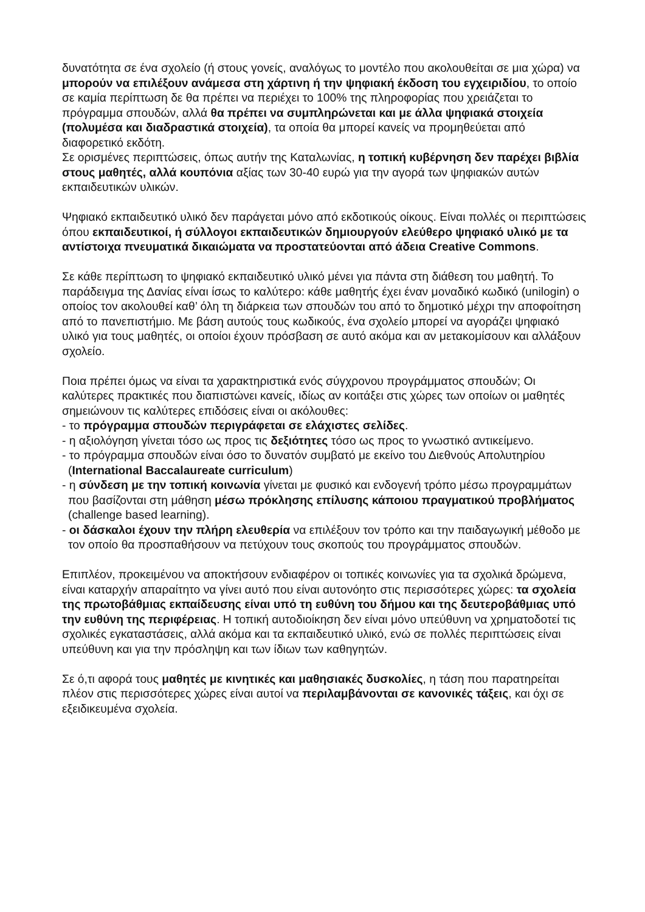δυνατότητα σε ένα σχολείο (ή στους γονείς, αναλόγως το μοντέλο που ακολουθείται σε μια χώρα) να μπορούν να επιλέξουν ανάμεσα στη χάρτινη ή την ψηφιακή έκδοση του εγχειριδίου, το οποίο σε καμία περίπτωση δε θα πρέπει να περιέχει το 100% της πληροφορίας που χρειάζεται το πρόγραμμα σπουδών, αλλά θα πρέπει να συμπληρώνεται και με άλλα ψηφιακά στοιχεία (πολυμέσα και διαδραστικά στοιχεία), τα οποία θα μπορεί κανείς να προμηθεύεται από διαφορετικό εκδότη.
Σε ορισμένες περιπτώσεις, όπως αυτήν της Καταλωνίας, η τοπική κυβέρνηση δεν παρέχει βιβλία στους μαθητές, αλλά κουπόνια αξίας των 30-40 ευρώ για την αγορά των ψηφιακών αυτών εκπαιδευτικών υλικών.
Ψηφιακό εκπαιδευτικό υλικό δεν παράγεται μόνο από εκδοτικούς οίκους. Είναι πολλές οι περιπτώσεις όπου εκπαιδευτικοί, ή σύλλογοι εκπαιδευτικών δημιουργούν ελεύθερο ψηφιακό υλικό με τα αντίστοιχα πνευματικά δικαιώματα να προστατεύονται από άδεια Creative Commons.
Σε κάθε περίπτωση το ψηφιακό εκπαιδευτικό υλικό μένει για πάντα στη διάθεση του μαθητή. Το παράδειγμα της Δανίας είναι ίσως το καλύτερο: κάθε μαθητής έχει έναν μοναδικό κωδικό (unilogin) ο οποίος τον ακολουθεί καθ’ όλη τη διάρκεια των σπουδών του από το δημοτικό μέχρι την αποφοίτηση από το πανεπιστήμιο. Με βάση αυτούς τους κωδικούς, ένα σχολείο μπορεί να αγοράζει ψηφιακό υλικό για τους μαθητές, οι οποίοι έχουν πρόσβαση σε αυτό ακόμα και αν μετακομίσουν και αλλάξουν σχολείο.
Ποια πρέπει όμως να είναι τα χαρακτηριστικά ενός σύγχρονου προγράμματος σπουδών; Οι καλύτερες πρακτικές που διαπιστώνει κανείς, ιδίως αν κοιτάξει στις χώρες των οποίων οι μαθητές σημειώνουν τις καλύτερες επιδόσεις είναι οι ακόλουθες:
- το πρόγραμμα σπουδών περιγράφεται σε ελάχιστες σελίδες.
- η αξιολόγηση γίνεται τόσο ως προς τις δεξιότητες τόσο ως προς το γνωστικό αντικείμενο.
- το πρόγραμμα σπουδών είναι όσο το δυνατόν συμβατό με εκείνο του Διεθνούς Απολυτηρίου (International Baccalaureate curriculum)
- η σύνδεση με την τοπική κοινωνία γίνεται με φυσικό και ενδογενή τρόπο μέσω προγραμμάτων που βασίζονται στη μάθηση μέσω πρόκλησης επίλυσης κάποιου πραγματικού προβλήματος (challenge based learning).
- οι δάσκαλοι έχουν την πλήρη ελευθερία να επιλέξουν τον τρόπο και την παιδαγωγική μέθοδο με τον οποίο θα προσπαθήσουν να πετύχουν τους σκοπούς του προγράμματος σπουδών.
Επιπλέον, προκειμένου να αποκτήσουν ενδιαφέρον οι τοπικές κοινωνίες για τα σχολικά δρώμενα, είναι καταρχήν απαραίτητο να γίνει αυτό που είναι αυτονόητο στις περισσότερες χώρες: τα σχολεία της πρωτοβάθμιας εκπαίδευσης είναι υπό τη ευθύνη του δήμου και της δευτεροβάθμιας υπό την ευθύνη της περιφέρειας. Η τοπική αυτοδιοίκηση δεν είναι μόνο υπεύθυνη να χρηματοδοτεί τις σχολικές εγκαταστάσεις, αλλά ακόμα και τα εκπαιδευτικό υλικό, ενώ σε πολλές περιπτώσεις είναι υπεύθυνη και για την πρόσληψη και των ίδιων των καθηγητών.
Σε ό,τι αφορά τους μαθητές με κινητικές και μαθησιακές δυσκολίες, η τάση που παρατηρείται πλέον στις περισσότερες χώρες είναι αυτοί να περιλαμβάνονται σε κανονικές τάξεις, και όχι σε εξειδικευμένα σχολεία.